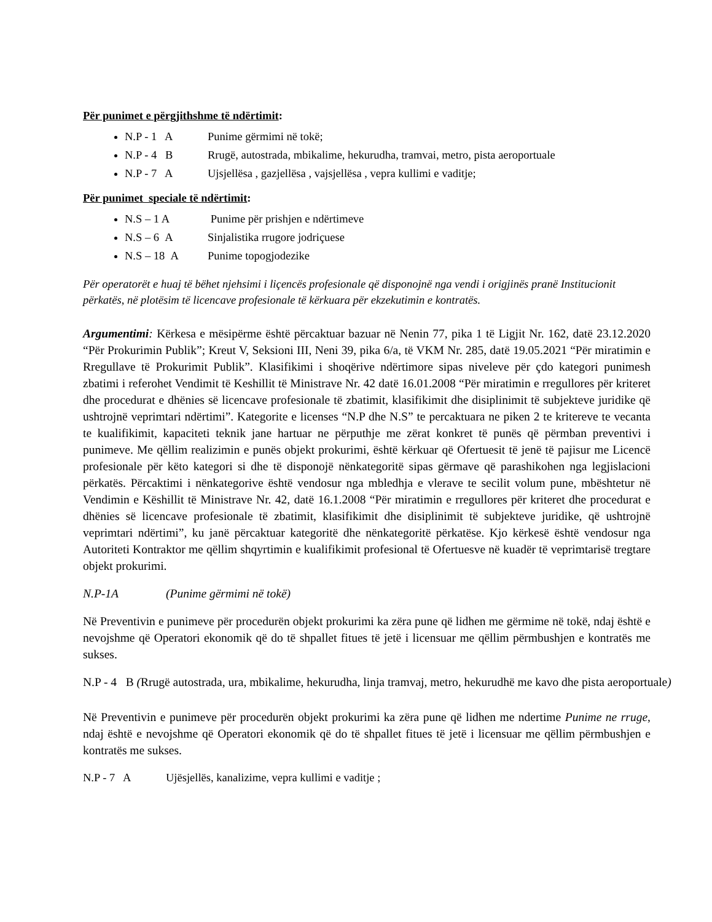Për punimet e përgjithshme të ndërtimit:
N.P - 1 A Punime gërmimi në tokë;
N.P - 4 B Rrugë, autostrada, mbikalime, hekurudha, tramvai, metro, pista aeroportuale
N.P - 7 A Ujsjellësa , gazjellësa , vajsjellësa , vepra kullimi e vaditje;
Për punimet speciale të ndërtimit:
N.S – 1 A Punime për prishjen e ndërtimeve
N.S – 6 A Sinjalistika rrugore jodriçuese
N.S – 18 A Punime topogjodezike
Për operatorët e huaj të bëhet njehsimi i liçencës profesionale që disponojnë nga vendi i origjinës pranë Institucionit përkatës, në plotësim të licencave profesionale të kërkuara për ekzekutimin e kontratës.
Argumentimi: Kërkesa e mësipërme është përcaktuar bazuar në Nenin 77, pika 1 të Ligjit Nr. 162, datë 23.12.2020 “Për Prokurimin Publik”; Kreut V, Seksioni III, Neni 39, pika 6/a, të VKM Nr. 285, datë 19.05.2021 “Për miratimin e Rregullave të Prokurimit Publik”. Klasifikimi i shoqërive ndërtimore sipas niveleve për çdo kategori punimesh zbatimi i referohet Vendimit të Keshillit të Ministrave Nr. 42 datë 16.01.2008 “Për miratimin e rregullores për kriteret dhe procedurat e dhënies së licencave profesionale të zbatimit, klasifikimit dhe disiplinimit të subjekteve juridike që ushtrojnë veprimtari ndërtimi”. Kategorite e licenses “N.P dhe N.S” te percaktuara ne piken 2 te kritereve te vecanta te kualifikimit, kapaciteti teknik jane hartuar ne përputhje me zërat konkret të punës që përmban preventivi i punimeve. Me qëllim realizimin e punës objekt prokurimi, është kërkuar që Ofertuesit të jenë të pajisur me Licencë profesionale për këto kategori si dhe të disponojë nënkategoritë sipas gërmave që parashikohen nga legjislacioni përkatës. Përcaktimi i nënkategorive është vendosur nga mbledhja e vlerave te secilit volum pune, mbështetur në Vendimin e Këshillit të Ministrave Nr. 42, datë 16.1.2008 “Për miratimin e rregullores për kriteret dhe procedurat e dhënies së licencave profesionale të zbatimit, klasifikimit dhe disiplinimit të subjekteve juridike, që ushtrojnë veprimtari ndërtimi”, ku janë përcaktuar kategoritë dhe nënkategoritë përkatëse. Kjo kërkesë është vendosur nga Autoriteti Kontraktor me qëllim shqyrtimin e kualifikimit profesional të Ofertuesve në kuadër të veprimtarisë tregtare objekt prokurimi.
N.P-1A (Punime gërmimi në tokë)
Në Preventivin e punimeve për procedurën objekt prokurimi ka zëra pune që lidhen me gërmime në tokë, ndaj është e nevojshme që Operatori ekonomik që do të shpallet fitues të jetë i licensuar me qëllim përmbushjen e kontratës me sukses.
N.P - 4 B (Rrugë autostrada, ura, mbikalime, hekurudha, linja tramvaj, metro, hekurudhë me kavo dhe pista aeroportuale)
Në Preventivin e punimeve për procedurën objekt prokurimi ka zëra pune që lidhen me ndertime Punime ne rruge, ndaj është e nevojshme që Operatori ekonomik që do të shpallet fitues të jetë i licensuar me qëllim përmbushjen e kontratës me sukses.
N.P - 7 A Ujësjellës, kanalizime, vepra kullimi e vaditje ;